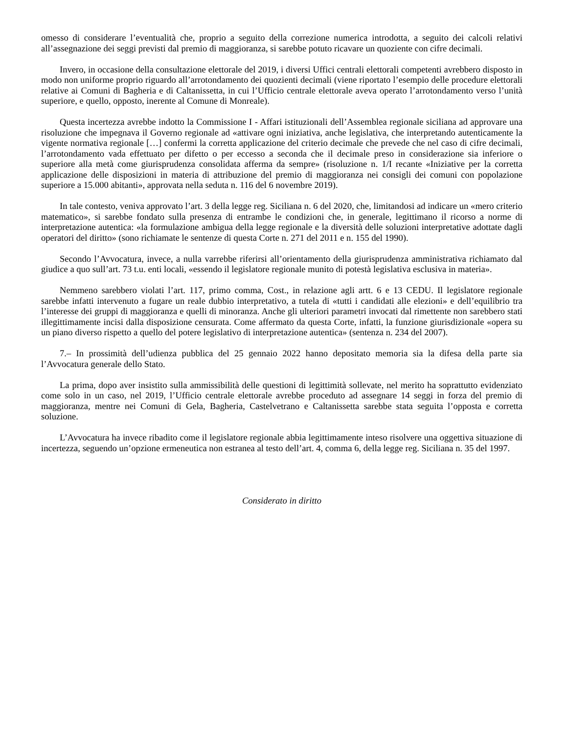omesso di considerare l’eventualità che, proprio a seguito della correzione numerica introdotta, a seguito dei calcoli relativi all’assegnazione dei seggi previsti dal premio di maggioranza, si sarebbe potuto ricavare un quoziente con cifre decimali.
Invero, in occasione della consultazione elettorale del 2019, i diversi Uffici centrali elettorali competenti avrebbero disposto in modo non uniforme proprio riguardo all’arrotondamento dei quozienti decimali (viene riportato l’esempio delle procedure elettorali relative ai Comuni di Bagheria e di Caltanissetta, in cui l’Ufficio centrale elettorale aveva operato l’arrotondamento verso l’unità superiore, e quello, opposto, inerente al Comune di Monreale).
Questa incertezza avrebbe indotto la Commissione I - Affari istituzionali dell’Assemblea regionale siciliana ad approvare una risoluzione che impegnava il Governo regionale ad «attivare ogni iniziativa, anche legislativa, che interpretando autenticamente la vigente normativa regionale […] confermi la corretta applicazione del criterio decimale che prevede che nel caso di cifre decimali, l’arrotondamento vada effettuato per difetto o per eccesso a seconda che il decimale preso in considerazione sia inferiore o superiore alla metà come giurisprudenza consolidata afferma da sempre» (risoluzione n. 1/I recante «Iniziative per la corretta applicazione delle disposizioni in materia di attribuzione del premio di maggioranza nei consigli dei comuni con popolazione superiore a 15.000 abitanti», approvata nella seduta n. 116 del 6 novembre 2019).
In tale contesto, veniva approvato l’art. 3 della legge reg. Siciliana n. 6 del 2020, che, limitandosi ad indicare un «mero criterio matematico», si sarebbe fondato sulla presenza di entrambe le condizioni che, in generale, legittimano il ricorso a norme di interpretazione autentica: «la formulazione ambigua della legge regionale e la diversità delle soluzioni interpretative adottate dagli operatori del diritto» (sono richiamate le sentenze di questa Corte n. 271 del 2011 e n. 155 del 1990).
Secondo l’Avvocatura, invece, a nulla varrebbe riferirsi all’orientamento della giurisprudenza amministrativa richiamato dal giudice a quo sull’art. 73 t.u. enti locali, «essendo il legislatore regionale munito di potestà legislativa esclusiva in materia».
Nemmeno sarebbero violati l’art. 117, primo comma, Cost., in relazione agli artt. 6 e 13 CEDU. Il legislatore regionale sarebbe infatti intervenuto a fugare un reale dubbio interpretativo, a tutela di «tutti i candidati alle elezioni» e dell’equilibrio tra l’interesse dei gruppi di maggioranza e quelli di minoranza. Anche gli ulteriori parametri invocati dal rimettente non sarebbero stati illegittimamente incisi dalla disposizione censurata. Come affermato da questa Corte, infatti, la funzione giurisdizionale «opera su un piano diverso rispetto a quello del potere legislativo di interpretazione autentica» (sentenza n. 234 del 2007).
7.– In prossimità dell’udienza pubblica del 25 gennaio 2022 hanno depositato memoria sia la difesa della parte sia l’Avvocatura generale dello Stato.
La prima, dopo aver insistito sulla ammissibilità delle questioni di legittimità sollevate, nel merito ha soprattutto evidenziato come solo in un caso, nel 2019, l’Ufficio centrale elettorale avrebbe proceduto ad assegnare 14 seggi in forza del premio di maggioranza, mentre nei Comuni di Gela, Bagheria, Castelvetrano e Caltanissetta sarebbe stata seguita l’opposta e corretta soluzione.
L’Avvocatura ha invece ribadito come il legislatore regionale abbia legittimamente inteso risolvere una oggettiva situazione di incertezza, seguendo un’opzione ermeneutica non estranea al testo dell’art. 4, comma 6, della legge reg. Siciliana n. 35 del 1997.
Considerato in diritto